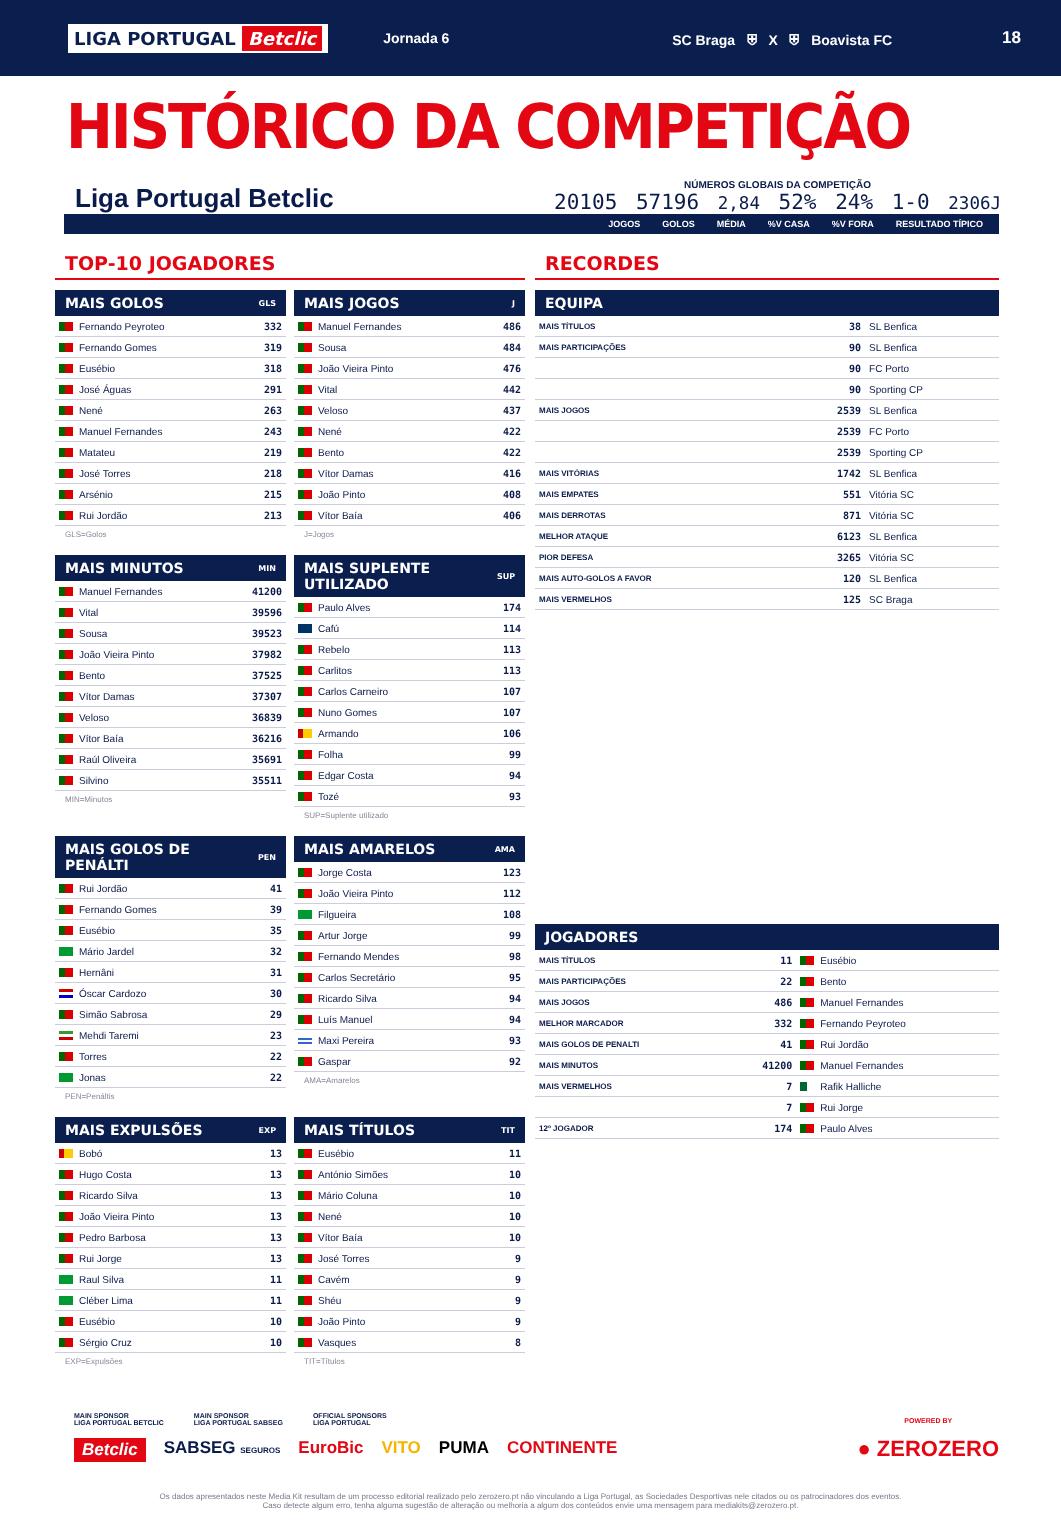LIGA PORTUGAL Betclic Jornada 6 SC Braga ⛨ X ⛨ Boavista FC 18
HISTÓRICO DA COMPETIÇÃO
Liga Portugal Betclic
NÚMEROS GLOBAIS DA COMPETIÇÃO
20105 57196 2,84 52% 24% 1-0 2306J
JOGOS GOLOS MÉDIA%V CASA%V FORA RESULTADO TÍPICO
TOP-10 JOGADORES
| MAIS GOLOS | GLS |
| --- | --- |
| Fernando Peyroteo | 332 |
| Fernando Gomes | 319 |
| Eusébio | 318 |
| José Águas | 291 |
| Nené | 263 |
| Manuel Fernandes | 243 |
| Matateu | 219 |
| José Torres | 218 |
| Arsénio | 215 |
| Rui Jordão | 213 |
GLS=Golos
| MAIS JOGOS | J |
| --- | --- |
| Manuel Fernandes | 486 |
| Sousa | 484 |
| João Vieira Pinto | 476 |
| Vital | 442 |
| Veloso | 437 |
| Nené | 422 |
| Bento | 422 |
| Vítor Damas | 416 |
| João Pinto | 408 |
| Vítor Baía | 406 |
J=Jogos
| MAIS MINUTOS | MIN |
| --- | --- |
| Manuel Fernandes | 41200 |
| Vital | 39596 |
| Sousa | 39523 |
| João Vieira Pinto | 37982 |
| Bento | 37525 |
| Vítor Damas | 37307 |
| Veloso | 36839 |
| Vítor Baía | 36216 |
| Raúl Oliveira | 35691 |
| Silvino | 35511 |
MIN=Minutos
| MAIS SUPLENTE UTILIZADO | SUP |
| --- | --- |
| Paulo Alves | 174 |
| Cafú | 114 |
| Rebelo | 113 |
| Carlitos | 113 |
| Carlos Carneiro | 107 |
| Nuno Gomes | 107 |
| Armando | 106 |
| Folha | 99 |
| Edgar Costa | 94 |
| Tozé | 93 |
SUP=Suplente utilizado
| MAIS GOLOS DE PENÁLTI | PEN |
| --- | --- |
| Rui Jordão | 41 |
| Fernando Gomes | 39 |
| Eusébio | 35 |
| Mário Jardel | 32 |
| Hernâni | 31 |
| Óscar Cardozo | 30 |
| Simão Sabrosa | 29 |
| Mehdi Taremi | 23 |
| Torres | 22 |
| Jonas | 22 |
PEN=Penáltis
| MAIS AMARELOS | AMA |
| --- | --- |
| Jorge Costa | 123 |
| João Vieira Pinto | 112 |
| Filgueira | 108 |
| Artur Jorge | 99 |
| Fernando Mendes | 98 |
| Carlos Secretário | 95 |
| Ricardo Silva | 94 |
| Luís Manuel | 94 |
| Maxi Pereira | 93 |
| Gaspar | 92 |
AMA=Amarelos
| MAIS EXPULSÕES | EXP |
| --- | --- |
| Bobó | 13 |
| Hugo Costa | 13 |
| Ricardo Silva | 13 |
| João Vieira Pinto | 13 |
| Pedro Barbosa | 13 |
| Rui Jorge | 13 |
| Raul Silva | 11 |
| Cléber Lima | 11 |
| Eusébio | 10 |
| Sérgio Cruz | 10 |
EXP=Expulsões
| MAIS TÍTULOS | TIT |
| --- | --- |
| Eusébio | 11 |
| António Simões | 10 |
| Mário Coluna | 10 |
| Nené | 10 |
| Vítor Baía | 10 |
| José Torres | 9 |
| Cavém | 9 |
| Shéu | 9 |
| João Pinto | 9 |
| Vasques | 8 |
TIT=Títulos
RECORDES
| EQUIPA | | |
| --- | --- | --- |
| MAIS TÍTULOS | 38 | SL Benfica |
| MAIS PARTICIPAÇÕES | 90 | SL Benfica |
| | 90 | FC Porto |
| | 90 | Sporting CP |
| MAIS JOGOS | 2539 | SL Benfica |
| | 2539 | FC Porto |
| | 2539 | Sporting CP |
| MAIS VITÓRIAS | 1742 | SL Benfica |
| MAIS EMPATES | 551 | Vitória SC |
| MAIS DERROTAS | 871 | Vitória SC |
| MELHOR ATAQUE | 6123 | SL Benfica |
| PIOR DEFESA | 3265 | Vitória SC |
| MAIS AUTO-GOLOS A FAVOR | 120 | SL Benfica |
| MAIS VERMELHOS | 125 | SC Braga |
| JOGADORES | | |
| --- | --- | --- |
| MAIS TÍTULOS | 11 | Eusébio |
| MAIS PARTICIPAÇÕES | 22 | Bento |
| MAIS JOGOS | 486 | Manuel Fernandes |
| MELHOR MARCADOR | 332 | Fernando Peyroteo |
| MAIS GOLOS DE PENALTI | 41 | Rui Jordão |
| MAIS MINUTOS | 41200 | Manuel Fernandes |
| MAIS VERMELHOS | 7 | Rafik Halliche |
| | 7 | Rui Jorge |
| 12º JOGADOR | 174 | Paulo Alves |
MAIN SPONSOR
LIGA PORTUGAL BETCLIC MAIN SPONSOR
LIGA PORTUGAL SABSEG OFFICIAL SPONSORS
LIGA PORTUGAL
Betclic SABSEG SEGUROS EuroBic VITO PUMA CONTINENTE
POWERED BY
● ZEROZERO
Os dados apresentados neste Media Kit resultam de um processo editorial realizado pelo zerozero.pt não vinculando a Liga Portugal, as Sociedades Desportivas nele citados ou os patrocinadores dos eventos.
Caso detecte algum erro, tenha alguma sugestão de alteração ou melhoria a algum dos conteúdos envie uma mensagem para mediakits@zerozero.pt.